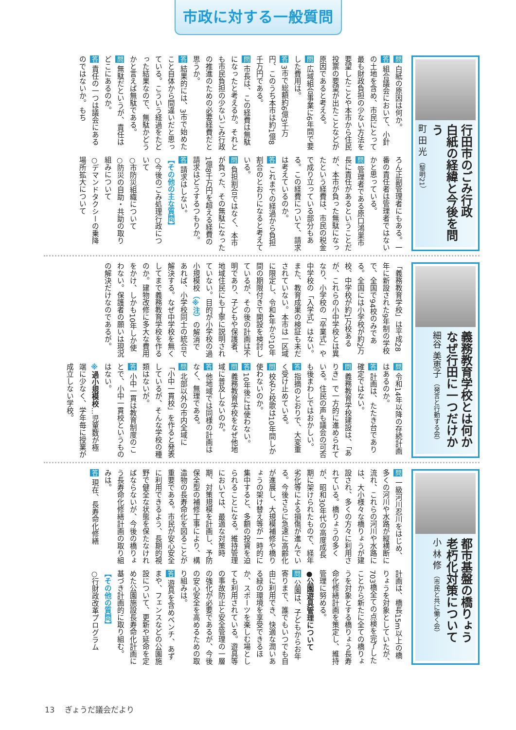市政に対する一般質問
行田市のごみ行政
白紙の経緯と今後を問う
町 田 光 （黎明21）
問 白紙の原因は何か。
答 組合議会において、小針の土地を含め、市民にとって最も財政負担の少ない方法を要望したことや本市から住民投票の要望が出たことなどが原因であると考える。
問 広域組合事業に6年間で要した費用は。
答 3市で総額約6億3千万円、このうち本市は約1億8千万円である。
問 市長は、この経費は無駄になったと考えるか。それとも市民負担の少ないごみ行政の推進のための必要経費だと思うか。
答 結果的には、3市で始めたこと自体から間違いだと思っている。こういう経過をたどった結果なので、無駄かどうかと言えば無駄である。
問 無駄だというが、責任はどこにあるのか。
答 責任の一つは議会にあるのではないか。もち
ろん正副管理者にもある。一番の責任者は管理者ではないかと思っている。
問 管理者である原口鴻巣市長に責任があるということだが、本市が負った無駄になったという経費は、市民の税金で成り立っている部分もある。この経費について、請求は考えているのか。
答 これまでの経過から負担割合のとおりになると考えている。
問 負担割合ではなく、本市が負った、その無駄になった1億8千万円を超える経費の請求はどうするつもりか。
答 請求はしない。
【その他の主な質問】
○今後のごみ処理行政について
○市防災組織について
○防災の自助・共助の取り組みについて
○デマンドタクシーの乗降場所拡大について
義務教育学校とは何か
なぜ行田に一つだけか
細谷 美恵子 （発言と行動する会）
「義務教育学校」は平成28年に新設された9年制の学校で、全国で94校のみである。全国には小学校が約2万校、中学校が約1万校あるが、これらの小中学校とは異なり、小学校の「卒業式」や中学校の「入学式」はない。また、教育成果の検証も未だされていない。本市は一区域に限定し、令和4年から10年間の期限付きで開設を検討しているが、その後の計画は不明であり、子どもや保護者、地域住民にも丁寧に説明されていない。目的が小学校の過小規模校（※注）の解消であれば、小学校同士の統合で解決する。なぜ中学校を無くしてまで義務教育学校を作るのか。建物改修に多大な費用をかけ、しかも10年しか使わない。保護者の願いは現況の解決だけなのであるが。
問 令和14年以降の存続計画はあるのか。
答 計画は、たたき台であり確定ではない。
問 義務教育学校建設は、「ありき」で一方的に進められている。住民の声も議会の可否も後まわしではおかしい。
答 指摘のとおりで、大変重く受け止めている。
問 校名と校歌は10年間しか使わないのか。
答 10年後には使わない。
問 義務教育学校をなぜ他地域に普及しないのか。
答 他地域では同様の計画はなく、無理である。
問 北部以外の市内全域に「小中一貫校」を作ると発表しているが、そんな学校の種類はないが。
答 小中一貫は教育制度のことで、小中一貫校というものはない。
※過小規模校…児童数が極端に少なく、学年毎に授業が成立しない学校。
都市基盤の橋りょう
老朽化対策について
小 林 修 （市民と共に働く会）
問 一級河川忍川をはじめ、多くの河川や水路が縦横断に流れ、これらの河川や水路には、大小様々な橋りょうが建設され、多くの方々に利用されている。橋りょうの多くが、昭和30年代の高度成長期に架けられたもので、経年劣化等による損傷が進んでいる。今後さらに急速に高齢化が進展し、大規模補修や橋りょうの架け替え等が一時的に集中すると、多額の投資を迫られることになる。維持管理においては、最適な対策時期、対策規模を計画し、予防保全型の補修工事により、構造物の長寿命化を図ることが重要である。市民が安心安全に利用できるよう、長期的視野で健全な状態を保たなければならないが、今後の橋りょう長寿命化修繕計画の取り組みは。
答 現在、長寿命化修繕
計画は、橋長15m以上の橋りょうを対象としていたが、703橋全ての点検を完了したことから新たに全ての橋りょうを対象とする橋りょう長寿命化修繕計画を策定し、維持管理に努める。
●公園遊具管理について
問 公園は、子どもからお年寄りまで、誰でもいつでも自由に利用でき、快適な潤いある緑の環境を享受できるほか、スポーツを楽しむ場としても利用されている。遊具等の事故防止と安全管理の一層の強化が必要であるが、今後の安心安全を高めるための取り組みは。
答 遊具を含めベンチ、あずまや、フェンスなどの公園施設について、更新や延命を定めた公園施設長寿命化計画に基づき計画的に取り組む。
【その他の質問】
○行財政改革プログラム
13　 ぎょうだ議会だより